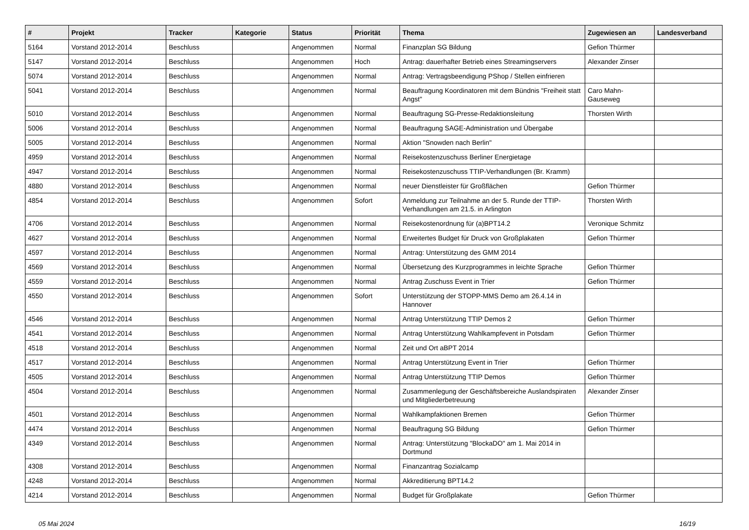| # | Projekt | Tracker | Kategorie | Status | Priorität | Thema | Zugewiesen an | Landesverband |
| --- | --- | --- | --- | --- | --- | --- | --- | --- |
| 5164 | Vorstand 2012-2014 | Beschluss | | Angenommen | Normal | Finanzplan SG Bildung | Gefion Thürmer | |
| 5147 | Vorstand 2012-2014 | Beschluss | | Angenommen | Hoch | Antrag: dauerhafter Betrieb eines Streamingservers | Alexander Zinser | |
| 5074 | Vorstand 2012-2014 | Beschluss | | Angenommen | Normal | Antrag: Vertragsbeendigung PShop / Stellen einfrieren | | |
| 5041 | Vorstand 2012-2014 | Beschluss | | Angenommen | Normal | Beauftragung Koordinatoren mit dem Bündnis "Freiheit statt Angst" | Caro Mahn-Gauseweg | |
| 5010 | Vorstand 2012-2014 | Beschluss | | Angenommen | Normal | Beauftragung SG-Presse-Redaktionsleitung | Thorsten Wirth | |
| 5006 | Vorstand 2012-2014 | Beschluss | | Angenommen | Normal | Beauftragung SAGE-Administration und Übergabe | | |
| 5005 | Vorstand 2012-2014 | Beschluss | | Angenommen | Normal | Aktion "Snowden nach Berlin" | | |
| 4959 | Vorstand 2012-2014 | Beschluss | | Angenommen | Normal | Reisekostenzuschuss Berliner Energietage | | |
| 4947 | Vorstand 2012-2014 | Beschluss | | Angenommen | Normal | Reisekostenzuschuss TTIP-Verhandlungen (Br. Kramm) | | |
| 4880 | Vorstand 2012-2014 | Beschluss | | Angenommen | Normal | neuer Dienstleister für Großflächen | Gefion Thürmer | |
| 4854 | Vorstand 2012-2014 | Beschluss | | Angenommen | Sofort | Anmeldung zur Teilnahme an der 5. Runde der TTIP-Verhandlungen am 21.5. in Arlington | Thorsten Wirth | |
| 4706 | Vorstand 2012-2014 | Beschluss | | Angenommen | Normal | Reisekostenordnung für (a)BPT14.2 | Veronique Schmitz | |
| 4627 | Vorstand 2012-2014 | Beschluss | | Angenommen | Normal | Erweitertes Budget für Druck von Großplakaten | Gefion Thürmer | |
| 4597 | Vorstand 2012-2014 | Beschluss | | Angenommen | Normal | Antrag: Unterstützung des GMM 2014 | | |
| 4569 | Vorstand 2012-2014 | Beschluss | | Angenommen | Normal | Übersetzung des Kurzprogrammes in leichte Sprache | Gefion Thürmer | |
| 4559 | Vorstand 2012-2014 | Beschluss | | Angenommen | Normal | Antrag Zuschuss Event in Trier | Gefion Thürmer | |
| 4550 | Vorstand 2012-2014 | Beschluss | | Angenommen | Sofort | Unterstützung der STOPP-MMS Demo am 26.4.14 in Hannover | | |
| 4546 | Vorstand 2012-2014 | Beschluss | | Angenommen | Normal | Antrag Unterstützung TTIP Demos 2 | Gefion Thürmer | |
| 4541 | Vorstand 2012-2014 | Beschluss | | Angenommen | Normal | Antrag Unterstützung Wahlkampfevent in Potsdam | Gefion Thürmer | |
| 4518 | Vorstand 2012-2014 | Beschluss | | Angenommen | Normal | Zeit und Ort aBPT 2014 | | |
| 4517 | Vorstand 2012-2014 | Beschluss | | Angenommen | Normal | Antrag Unterstützung Event in Trier | Gefion Thürmer | |
| 4505 | Vorstand 2012-2014 | Beschluss | | Angenommen | Normal | Antrag Unterstützung TTIP Demos | Gefion Thürmer | |
| 4504 | Vorstand 2012-2014 | Beschluss | | Angenommen | Normal | Zusammenlegung der Geschäftsbereiche Auslandspiraten und Mitgliederbetreuung | Alexander Zinser | |
| 4501 | Vorstand 2012-2014 | Beschluss | | Angenommen | Normal | Wahlkampfaktionen Bremen | Gefion Thürmer | |
| 4474 | Vorstand 2012-2014 | Beschluss | | Angenommen | Normal | Beauftragung SG Bildung | Gefion Thürmer | |
| 4349 | Vorstand 2012-2014 | Beschluss | | Angenommen | Normal | Antrag: Unterstützung "BlockaDO" am 1. Mai 2014 in Dortmund | | |
| 4308 | Vorstand 2012-2014 | Beschluss | | Angenommen | Normal | Finanzantrag Sozialcamp | | |
| 4248 | Vorstand 2012-2014 | Beschluss | | Angenommen | Normal | Akkreditierung BPT14.2 | | |
| 4214 | Vorstand 2012-2014 | Beschluss | | Angenommen | Normal | Budget für Großplakate | Gefion Thürmer | |
05 Mai 2024 16/19